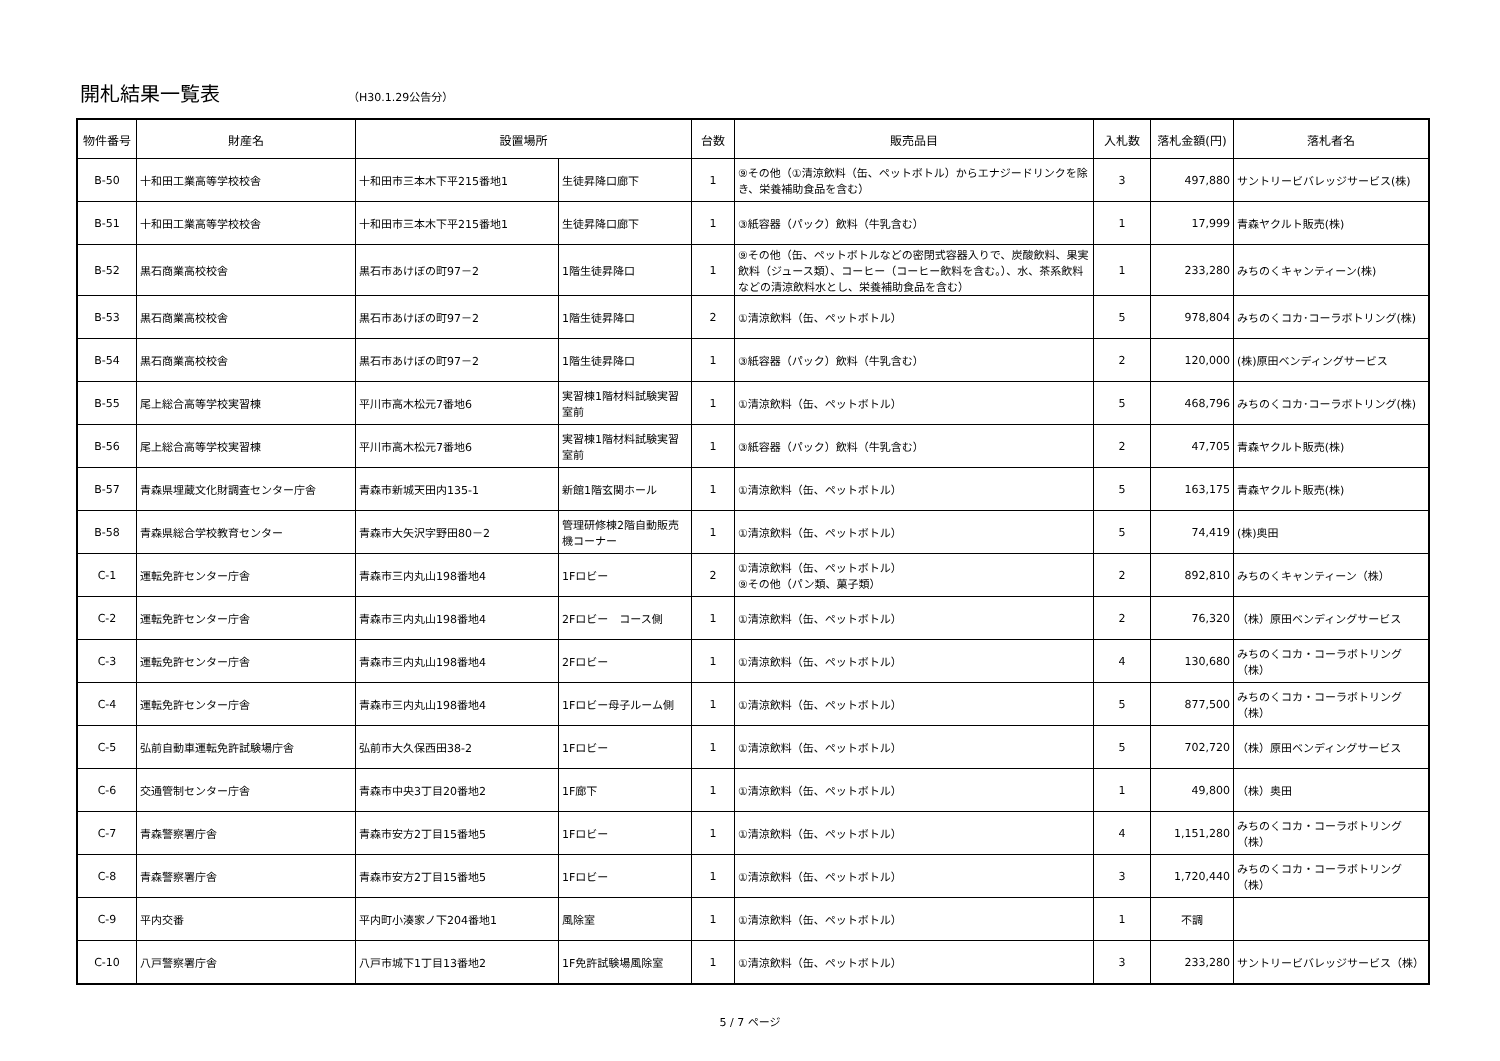開札結果一覧表 （H30.1.29公告分）
| 物件番号 | 財産名 | 設置場所 | | 台数 | 販売品目 | 入札数 | 落札金額(円) | 落札者名 |
| --- | --- | --- | --- | --- | --- | --- | --- | --- |
| B-50 | 十和田工業高等学校校舎 | 十和田市三本木下平215番地1 | 生徒昇降口廊下 | 1 | ⑨その他（①清涼飲料（缶、ペットボトル）からエナジードリンクを除き、栄養補助食品を含む） | 3 | 497,880 | サントリービバレッジサービス(株) |
| B-51 | 十和田工業高等学校校舎 | 十和田市三本木下平215番地1 | 生徒昇降口廊下 | 1 | ③紙容器（パック）飲料（牛乳含む） | 1 | 17,999 | 青森ヤクルト販売(株) |
| B-52 | 黒石商業高校校舎 | 黒石市あけぼの町97－2 | 1階生徒昇降口 | 1 | ⑨その他（缶、ペットボトルなどの密閉式容器入りで、炭酸飲料、果実飲料（ジュース類）、コーヒー（コーヒー飲料を含む。）、水、茶系飲料などの清涼飲料水とし、栄養補助食品を含む） | 1 | 233,280 | みちのくキャンティーン(株) |
| B-53 | 黒石商業高校校舎 | 黒石市あけぼの町97－2 | 1階生徒昇降口 | 2 | ①清涼飲料（缶、ペットボトル） | 5 | 978,804 | みちのくコカ･コーラボトリング(株) |
| B-54 | 黒石商業高校校舎 | 黒石市あけぼの町97－2 | 1階生徒昇降口 | 1 | ③紙容器（パック）飲料（牛乳含む） | 2 | 120,000 | (株)原田ベンディングサービス |
| B-55 | 尾上総合高等学校実習棟 | 平川市高木松元7番地6 | 実習棟1階材料試験実習室前 | 1 | ①清涼飲料（缶、ペットボトル） | 5 | 468,796 | みちのくコカ･コーラボトリング(株) |
| B-56 | 尾上総合高等学校実習棟 | 平川市高木松元7番地6 | 実習棟1階材料試験実習室前 | 1 | ③紙容器（パック）飲料（牛乳含む） | 2 | 47,705 | 青森ヤクルト販売(株) |
| B-57 | 青森県埋蔵文化財調査センター庁舎 | 青森市新城天田内135-1 | 新館1階玄関ホール | 1 | ①清涼飲料（缶、ペットボトル） | 5 | 163,175 | 青森ヤクルト販売(株) |
| B-58 | 青森県総合学校教育センター | 青森市大矢沢字野田80－2 | 管理研修棟2階自動販売機コーナー | 1 | ①清涼飲料（缶、ペットボトル） | 5 | 74,419 | (株)奥田 |
| C-1 | 運転免許センター庁舎 | 青森市三内丸山198番地4 | 1Fロビー | 2 | ①清涼飲料（缶、ペットボトル） ⑨その他（パン類、菓子類） | 2 | 892,810 | みちのくキャンティーン（株） |
| C-2 | 運転免許センター庁舎 | 青森市三内丸山198番地4 | 2Fロビー コース側 | 1 | ①清涼飲料（缶、ペットボトル） | 2 | 76,320 | （株）原田ベンディングサービス |
| C-3 | 運転免許センター庁舎 | 青森市三内丸山198番地4 | 2Fロビー | 1 | ①清涼飲料（缶、ペットボトル） | 4 | 130,680 | みちのくコカ・コーラボトリング（株） |
| C-4 | 運転免許センター庁舎 | 青森市三内丸山198番地4 | 1Fロビー母子ルーム側 | 1 | ①清涼飲料（缶、ペットボトル） | 5 | 877,500 | みちのくコカ・コーラボトリング（株） |
| C-5 | 弘前自動車運転免許試験場庁舎 | 弘前市大久保西田38-2 | 1Fロビー | 1 | ①清涼飲料（缶、ペットボトル） | 5 | 702,720 | （株）原田ベンディングサービス |
| C-6 | 交通管制センター庁舎 | 青森市中央3丁目20番地2 | 1F廊下 | 1 | ①清涼飲料（缶、ペットボトル） | 1 | 49,800 | （株）奥田 |
| C-7 | 青森警察署庁舎 | 青森市安方2丁目15番地5 | 1Fロビー | 1 | ①清涼飲料（缶、ペットボトル） | 4 | 1,151,280 | みちのくコカ・コーラボトリング（株） |
| C-8 | 青森警察署庁舎 | 青森市安方2丁目15番地5 | 1Fロビー | 1 | ①清涼飲料（缶、ペットボトル） | 3 | 1,720,440 | みちのくコカ・コーラボトリング（株） |
| C-9 | 平内交番 | 平内町小湊家ノ下204番地1 | 風除室 | 1 | ①清涼飲料（缶、ペットボトル） | 1 | 不調 | |
| C-10 | 八戸警察署庁舎 | 八戸市城下1丁目13番地2 | 1F免許試験場風除室 | 1 | ①清涼飲料（缶、ペットボトル） | 3 | 233,280 | サントリービバレッジサービス（株） |
5 / 7 ページ